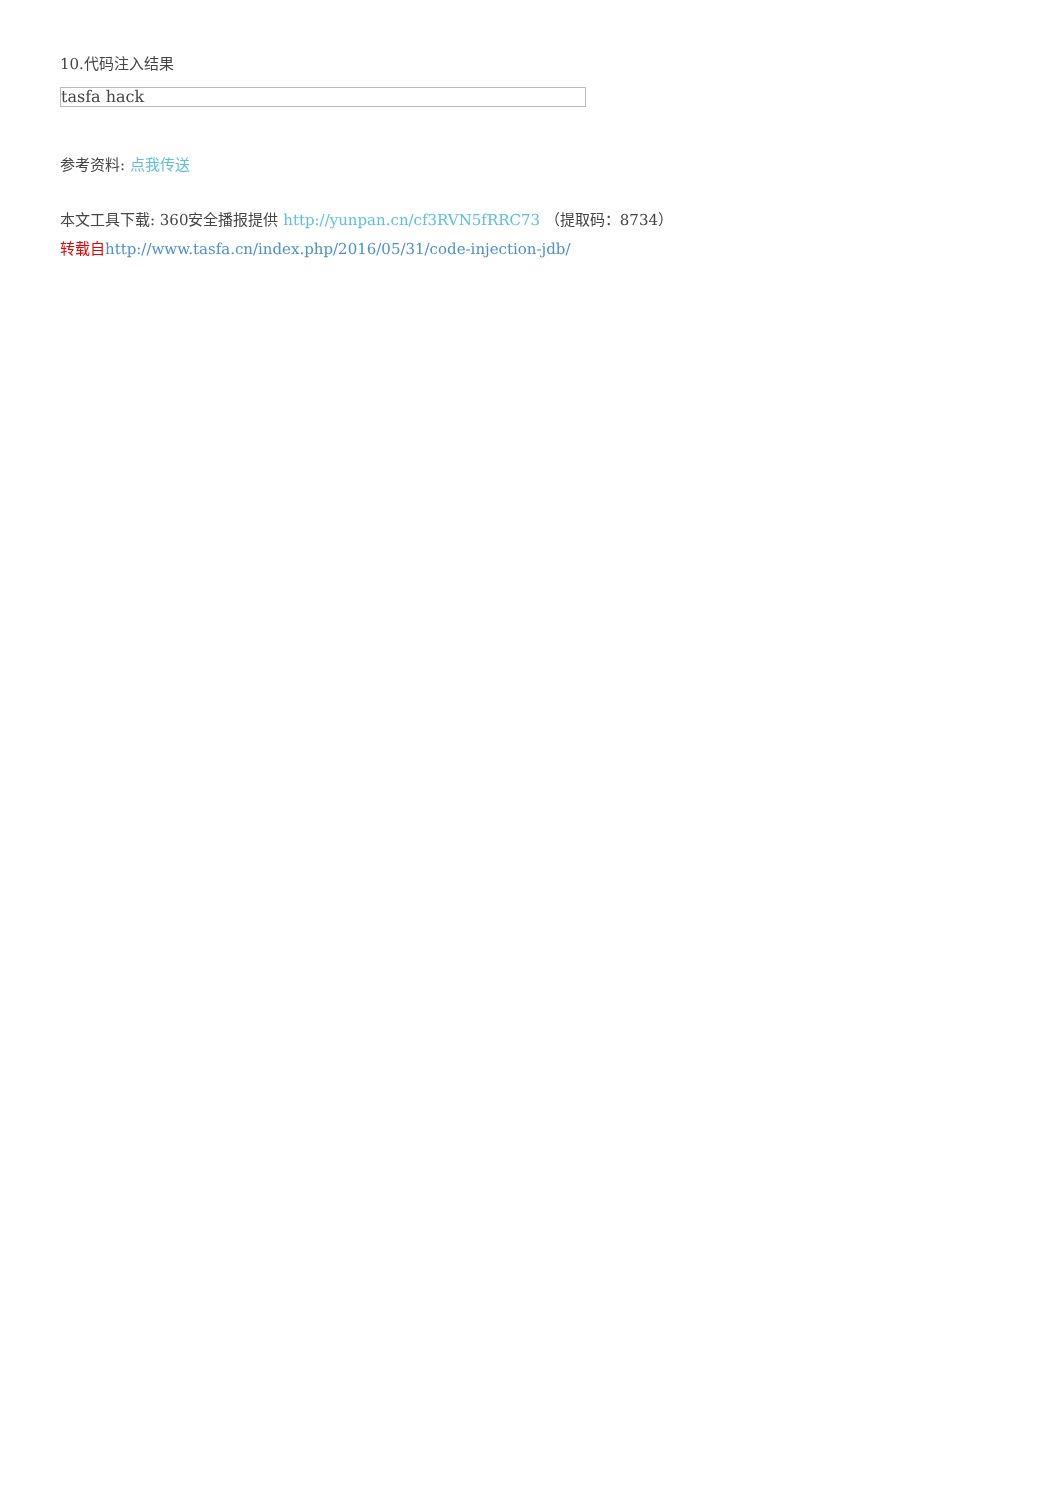10.代码注入结果
tasfa hack
参考资料: 点我传送
本文工具下载: 360安全播报提供 http://yunpan.cn/cf3RVN5fRRC73 （提取码：8734）
转载自 http://www.tasfa.cn/index.php/2016/05/31/code-injection-jdb/